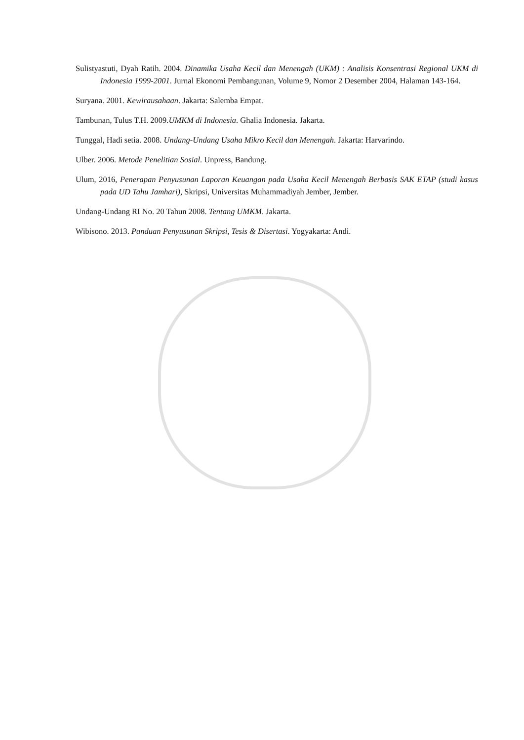Sulistyastuti, Dyah Ratih. 2004. Dinamika Usaha Kecil dan Menengah (UKM) : Analisis Konsentrasi Regional UKM di Indonesia 1999-2001. Jurnal Ekonomi Pembangunan, Volume 9, Nomor 2 Desember 2004, Halaman 143-164.
Suryana. 2001. Kewirausahaan. Jakarta: Salemba Empat.
Tambunan, Tulus T.H. 2009.UMKM di Indonesia. Ghalia Indonesia. Jakarta.
Tunggal, Hadi setia. 2008. Undang-Undang Usaha Mikro Kecil dan Menengah. Jakarta: Harvarindo.
Ulber. 2006. Metode Penelitian Sosial. Unpress, Bandung.
Ulum, 2016, Penerapan Penyusunan Laporan Keuangan pada Usaha Kecil Menengah Berbasis SAK ETAP (studi kasus pada UD Tahu Jamhari), Skripsi, Universitas Muhammadiyah Jember, Jember.
Undang-Undang RI No. 20 Tahun 2008. Tentang UMKM. Jakarta.
Wibisono. 2013. Panduan Penyusunan Skripsi, Tesis & Disertasi. Yogyakarta: Andi.